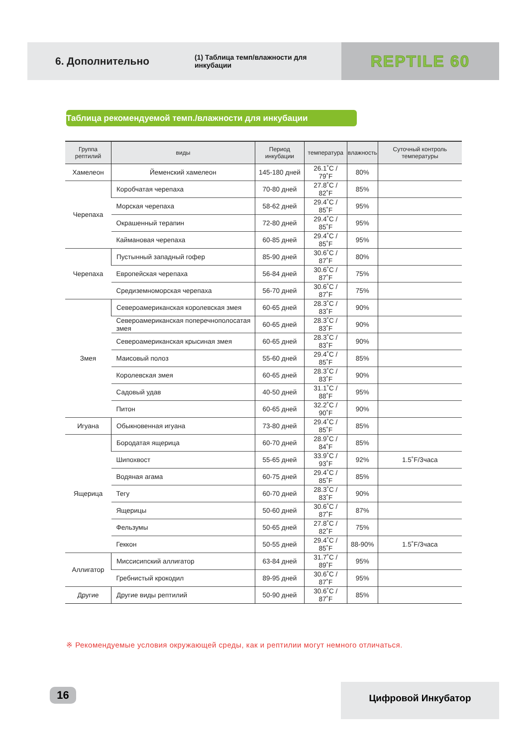6. Дополнительно
(1) Таблица темп/влажности для инкубации
REPTILE 60
Таблица рекомендуемой темп./влажности для инкубации
| Группа рептилий | виды | Период инкубации | температура | влажность | Суточный контроль температуры |
| --- | --- | --- | --- | --- | --- |
| Хамелеон | Йеменский хамелеон | 145-180 дней | 26.1˚C / 79˚F | 80% | |
| Черепаха | Коробчатая черепаха | 70-80 дней | 27.8˚C / 82˚F | 85% | |
| | Морская черепаха | 58-62 дней | 29.4˚C / 85˚F | 95% | |
| | Окрашенный терапин | 72-80 дней | 29.4˚C / 85˚F | 95% | |
| | Каймановая черепаха | 60-85 дней | 29.4˚C / 85˚F | 95% | |
| Черепаха | Пустынный западный гофер | 85-90 дней | 30.6˚C / 87˚F | 80% | |
| | Европейская черепаха | 56-84 дней | 30.6˚C / 87˚F | 75% | |
| | Средиземноморская черепаха | 56-70 дней | 30.6˚C / 87˚F | 75% | |
| Змея | Североамериканская королевская змея | 60-65 дней | 28.3˚C / 83˚F | 90% | |
| | Североамериканская поперечнополосатая змея | 60-65 дней | 28.3˚C / 83˚F | 90% | |
| | Североамериканская крысиная змея | 60-65 дней | 28.3˚C / 83˚F | 90% | |
| | Маисовый полоз | 55-60 дней | 29.4˚C / 85˚F | 85% | |
| | Королевская змея | 60-65 дней | 28.3˚C / 83˚F | 90% | |
| | Садовый удав | 40-50 дней | 31.1˚C / 88˚F | 95% | |
| | Питон | 60-65 дней | 32.2˚C / 90˚F | 90% | |
| Игуана | Обыкновенная игуана | 73-80 дней | 29.4˚C / 85˚F | 85% | |
| Ящерица | Бородатая ящерица | 60-70 дней | 28.9˚C / 84˚F | 85% | |
| | Шипохвост | 55-65 дней | 33.9˚C / 93˚F | 92% | 1.5˚F/3часа |
| | Водяная агама | 60-75 дней | 29.4˚C / 85˚F | 85% | |
| | Тегу | 60-70 дней | 28.3˚C / 83˚F | 90% | |
| | Ящерицы | 50-60 дней | 30.6˚C / 87˚F | 87% | |
| | Фельзумы | 50-65 дней | 27.8˚C / 82˚F | 75% | |
| | Геккон | 50-55 дней | 29.4˚C / 85˚F | 88-90% | 1.5˚F/3часа |
| Аллигатор | Миссисипский аллигатор | 63-84 дней | 31.7˚C / 89˚F | 95% | |
| | Гребнистый крокодил | 89-95 дней | 30.6˚C / 87˚F | 95% | |
| Другие | Другие виды рептилий | 50-90 дней | 30.6˚C / 87˚F | 85% | |
※ Рекомендуемые условия окружающей среды, как и рептилии могут немного отличаться.
16 Цифровой Инкубатор